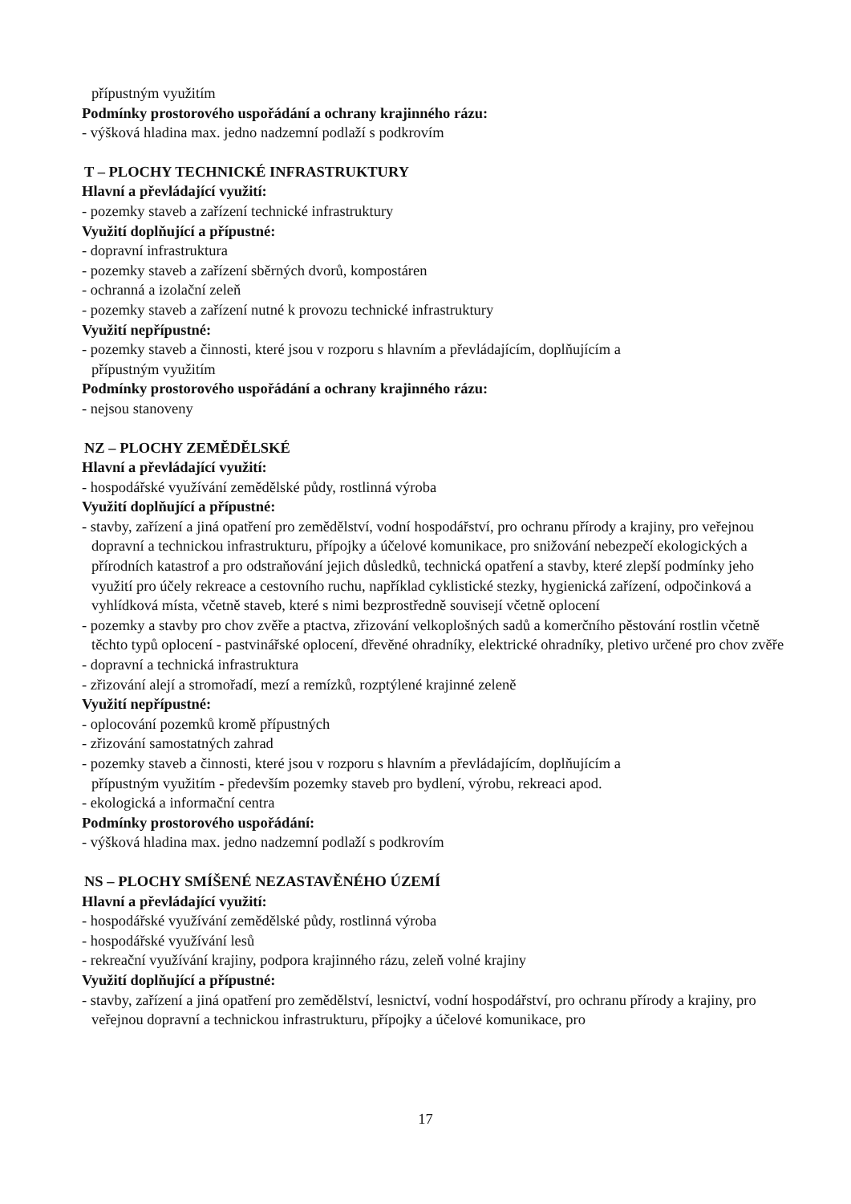přípustným využitím
Podmínky prostorového uspořádání a ochrany krajinného rázu:
- výšková hladina max. jedno nadzemní podlaží s podkrovím
T – PLOCHY TECHNICKÉ INFRASTRUKTURY
Hlavní a převládající využití:
- pozemky staveb a zařízení technické infrastruktury
Využití doplňující a přípustné:
- dopravní infrastruktura
- pozemky staveb a zařízení sběrných dvorů, kompostáren
- ochranná a izolační zeleň
- pozemky staveb a zařízení nutné k provozu technické infrastruktury
Využití nepřípustné:
- pozemky staveb a činnosti, které jsou v rozporu s hlavním a převládajícím, doplňujícím a
přípustným využitím
Podmínky prostorového uspořádání a ochrany krajinného rázu:
- nejsou stanoveny
NZ – PLOCHY ZEMĚDĚLSKÉ
Hlavní a převládající využití:
- hospodářské využívání zemědělské půdy, rostlinná výroba
Využití doplňující a přípustné:
- stavby, zařízení a jiná opatření pro zemědělství, vodní hospodářství, pro ochranu přírody a krajiny, pro veřejnou dopravní a technickou infrastrukturu, přípojky a účelové komunikace, pro snižování nebezpečí ekologických a přírodních katastrof a pro odstraňování jejich důsledků, technická opatření a stavby, které zlepší podmínky jeho využití pro účely rekreace a cestovního ruchu, například cyklistické stezky, hygienická zařízení, odpočinková a vyhlídková místa, včetně staveb, které s nimi bezprostředně souvisejí včetně oplocení
- pozemky a stavby pro chov zvěře a ptactva, zřizování velkoplošných sadů a komerčního pěstování rostlin včetně těchto typů oplocení - pastvinářské oplocení, dřevěné ohradníky, elektrické ohradníky, pletivo určené pro chov zvěře
- dopravní a technická infrastruktura
- zřizování alejí a stromořadí, mezí a remízků, rozptýlené krajinné zeleně
Využití nepřípustné:
- oplocování pozemků kromě přípustných
- zřizování samostatných zahrad
- pozemky staveb a činnosti, které jsou v rozporu s hlavním a převládajícím, doplňujícím a
přípustným využitím - především pozemky staveb pro bydlení, výrobu, rekreaci apod.
- ekologická a informační centra
Podmínky prostorového uspořádání:
- výšková hladina max. jedno nadzemní podlaží s podkrovím
NS – PLOCHY SMÍŠENÉ NEZASTAVĚNÉHO ÚZEMÍ
Hlavní a převládající využití:
- hospodářské využívání zemědělské půdy, rostlinná výroba
- hospodářské využívání lesů
- rekreační využívání krajiny, podpora krajinného rázu, zeleň volné krajiny
Využití doplňující a přípustné:
- stavby, zařízení a jiná opatření pro zemědělství, lesnictví, vodní hospodářství, pro ochranu přírody a krajiny, pro veřejnou dopravní a technickou infrastrukturu, přípojky a účelové komunikace, pro
17